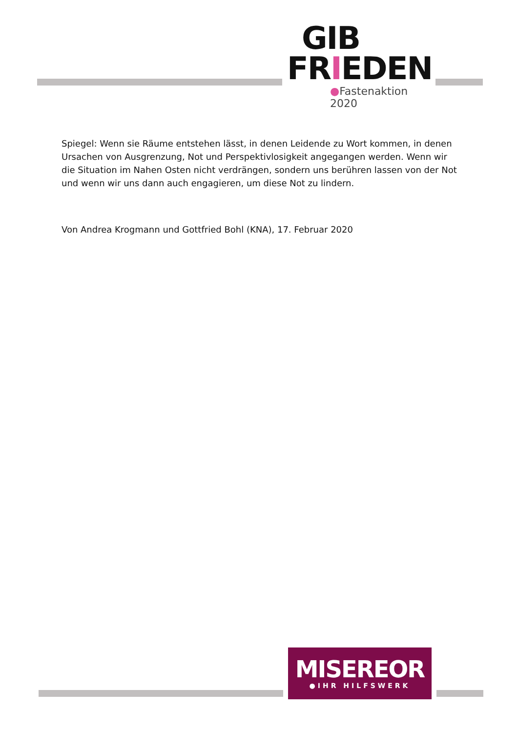GIB
FRIEDEN
●Fastenaktion 2020
Spiegel: Wenn sie Räume entstehen lässt, in denen Leidende zu Wort kommen, in denen Ursachen von Ausgrenzung, Not und Perspektivlosigkeit angegangen werden. Wenn wir die Situation im Nahen Osten nicht verdrängen, sondern uns berühren lassen von der Not und wenn wir uns dann auch engagieren, um diese Not zu lindern.
Von Andrea Krogmann und Gottfried Bohl (KNA), 17. Februar 2020
MISEREOR
●IHR HILFSWERK